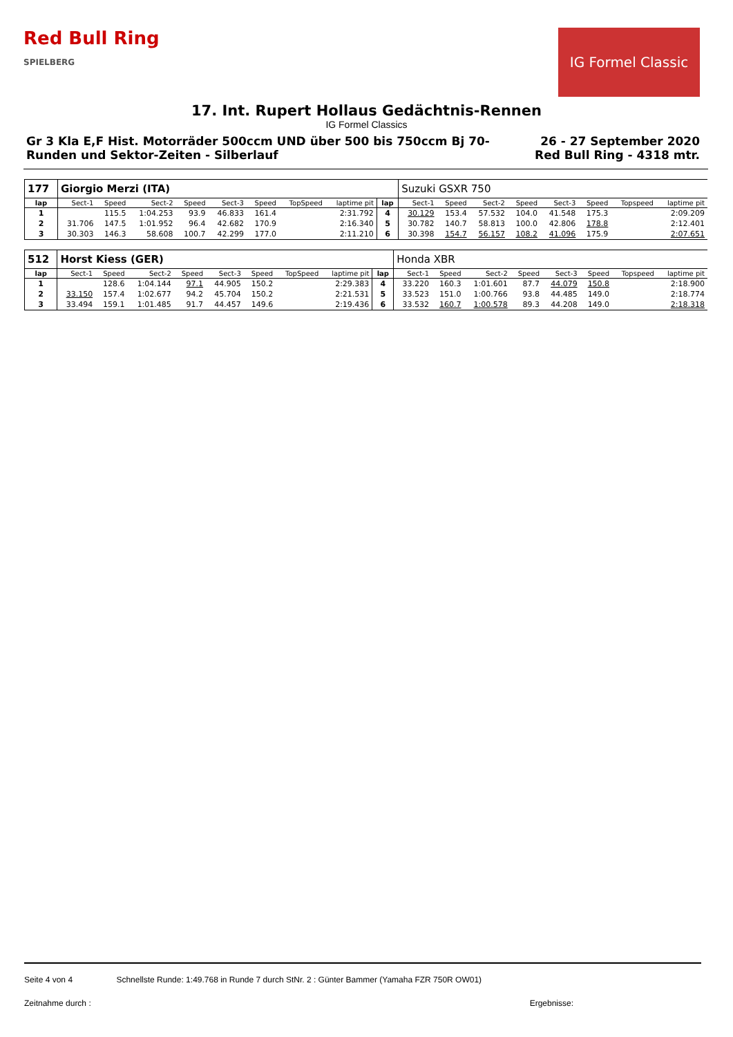Red Bull Ring
SPIELBERG
IG Formel Classic
17. Int. Rupert Hollaus Gedächtnis-Rennen
IG Formel Classics
Gr 3 Kla E,F Hist. Motorräder 500ccm UND über 500 bis 750ccm Bj 70-
Runden und Sektor-Zeiten - Silberlauf
26 - 27 September 2020
Red Bull Ring - 4318 mtr.
| 177 | Giorgio Merzi (ITA) | | | | | | | | | Suzuki GSXR 750 | | | | | | | |
| lap | Sect-1 | Speed | Sect-2 | Speed | Sect-3 | Speed | TopSpeed | laptime pit | lap | Sect-1 | Speed | Sect-2 | Speed | Sect-3 | Speed | Topspeed | laptime pit |
| 1 | | 115.5 | 1:04.253 | 93.9 | 46.833 | 161.4 | | 2:31.792 | 4 | 30.129 | 153.4 | 57.532 | 104.0 | 41.548 | 175.3 | | 2:09.209 |
| 2 | 31.706 | 147.5 | 1:01.952 | 96.4 | 42.682 | 170.9 | | 2:16.340 | 5 | 30.782 | 140.7 | 58.813 | 100.0 | 42.806 | 178.8 | | 2:12.401 |
| 3 | 30.303 | 146.3 | 58.608 | 100.7 | 42.299 | 177.0 | | 2:11.210 | 6 | 30.398 | 154.7 | 56.157 | 108.2 | 41.096 | 175.9 | | 2:07.651 |
| 512 | Horst Kiess (GER) | | | | | | | | | Honda XBR | | | | | | | |
| lap | Sect-1 | Speed | Sect-2 | Speed | Sect-3 | Speed | TopSpeed | laptime pit | lap | Sect-1 | Speed | Sect-2 | Speed | Sect-3 | Speed | Topspeed | laptime pit |
| 1 | | 128.6 | 1:04.144 | 97.1 | 44.905 | 150.2 | | 2:29.383 | 4 | 33.220 | 160.3 | 1:01.601 | 87.7 | 44.079 | 150.8 | | 2:18.900 |
| 2 | 33.150 | 157.4 | 1:02.677 | 94.2 | 45.704 | 150.2 | | 2:21.531 | 5 | 33.523 | 151.0 | 1:00.766 | 93.8 | 44.485 | 149.0 | | 2:18.774 |
| 3 | 33.494 | 159.1 | 1:01.485 | 91.7 | 44.457 | 149.6 | | 2:19.436 | 6 | 33.532 | 160.7 | 1:00.578 | 89.3 | 44.208 | 149.0 | | 2:18.318 |
Seite 4 von 4 Schnellste Runde: 1:49.768 in Runde 7 durch StNr. 2 : Günter Bammer (Yamaha FZR 750R OW01)
Zeitnahme durch : Ergebnisse: